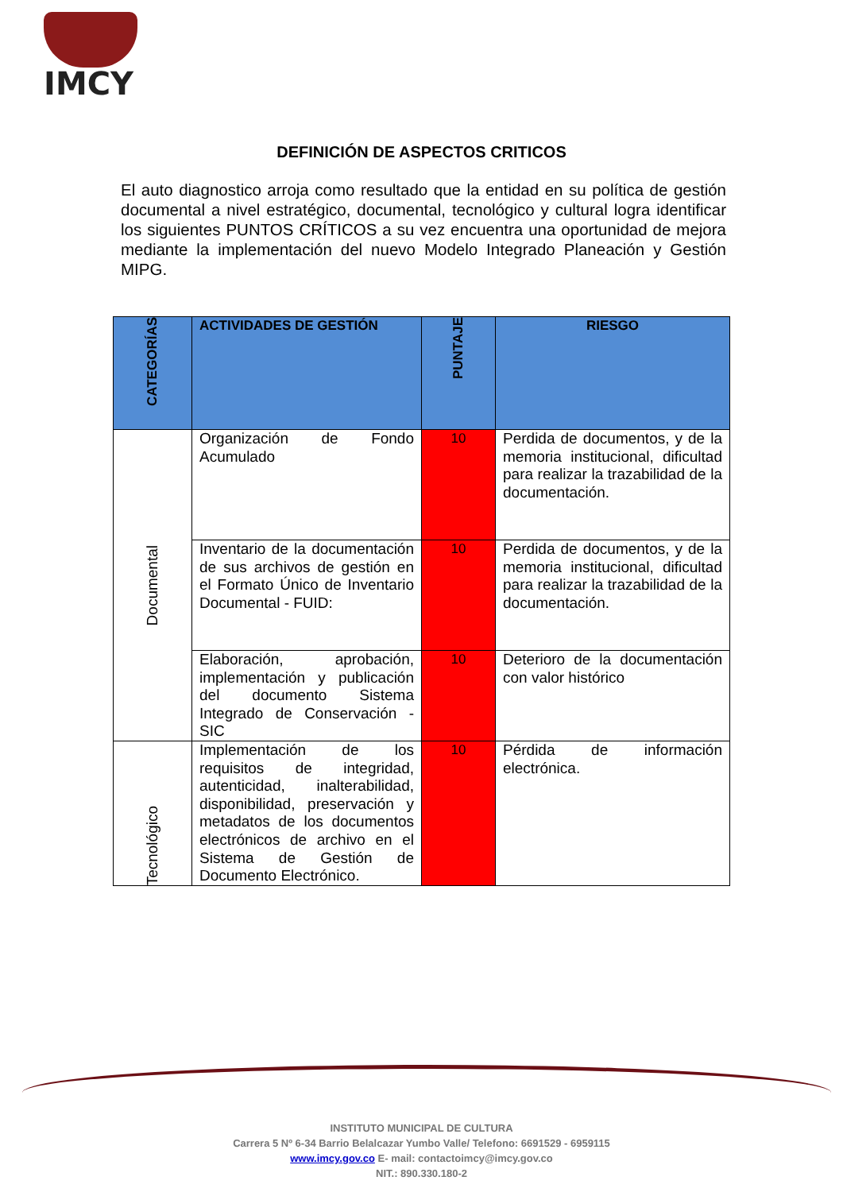IMCY
DEFINICIÓN DE ASPECTOS CRITICOS
El auto diagnostico arroja como resultado que la entidad en su política de gestión documental a nivel estratégico, documental, tecnológico y cultural logra identificar los siguientes PUNTOS CRÍTICOS a su vez encuentra una oportunidad de mejora mediante la implementación del nuevo Modelo Integrado Planeación y Gestión MIPG.
| CATEGORÍAS | ACTIVIDADES DE GESTIÓN | PUNTAJE | RIESGO |
| --- | --- | --- | --- |
| Documental | Organización de Fondo Acumulado | 10 | Perdida de documentos, y de la memoria institucional, dificultad para realizar la trazabilidad de la documentación. |
| | Inventario de la documentación de sus archivos de gestión en el Formato Único de Inventario Documental - FUID: | 10 | Perdida de documentos, y de la memoria institucional, dificultad para realizar la trazabilidad de la documentación. |
| | Elaboración, aprobación, implementación y publicación del documento Sistema Integrado de Conservación - SIC | 10 | Deterioro de la documentación con valor histórico |
| Tecnológico | Implementación de los requisitos de integridad, autenticidad, inalterabilidad, disponibilidad, preservación y metadatos de los documentos electrónicos de archivo en el Sistema de Gestión de Documento Electrónico. | 10 | Pérdida de información electrónica. |
INSTITUTO MUNICIPAL DE CULTURA
Carrera 5 Nº 6-34 Barrio Belalcazar Yumbo Valle/ Telefono: 6691529 - 6959115
www.imcy.gov.co E- mail: contactoimcy@imcy.gov.co
NIT.: 890.330.180-2